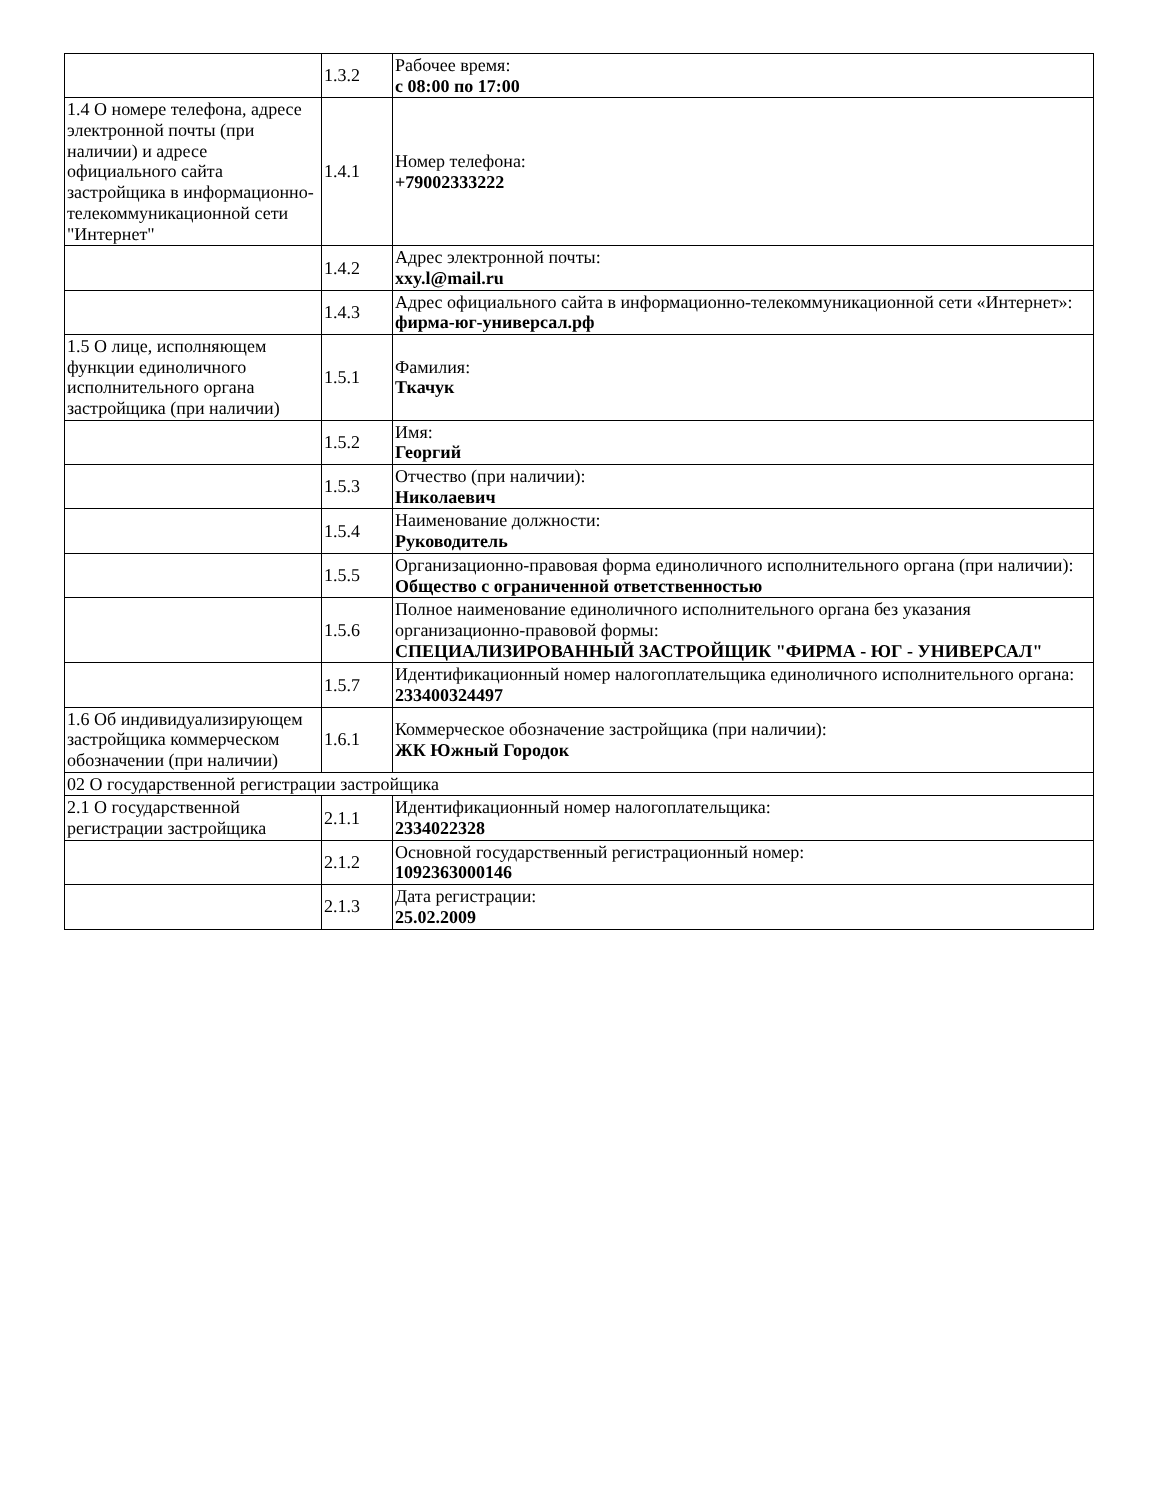| | 1.3.2 | Рабочее время: с 08:00 по 17:00 |
| 1.4 О номере телефона, адресе электронной почты (при наличии) и адресе официального сайта застройщика в информационно-телекоммуникационной сети "Интернет" | 1.4.1 | Номер телефона: +79002333222 |
| | 1.4.2 | Адрес электронной почты: xxy.l@mail.ru |
| | 1.4.3 | Адрес официального сайта в информационно-телекоммуникационной сети «Интернет»: фирма-юг-универсал.рф |
| 1.5 О лице, исполняющем функции единоличного исполнительного органа застройщика (при наличии) | 1.5.1 | Фамилия: Ткачук |
| | 1.5.2 | Имя: Георгий |
| | 1.5.3 | Отчество (при наличии): Николаевич |
| | 1.5.4 | Наименование должности: Руководитель |
| | 1.5.5 | Организационно-правовая форма единоличного исполнительного органа (при наличии): Общество с ограниченной ответственностью |
| | 1.5.6 | Полное наименование единоличного исполнительного органа без указания организационно-правовой формы: СПЕЦИАЛИЗИРОВАННЫЙ ЗАСТРОЙЩИК "ФИРМА - ЮГ - УНИВЕРСАЛ" |
| | 1.5.7 | Идентификационный номер налогоплательщика единоличного исполнительного органа: 233400324497 |
| 1.6 Об индивидуализирующем застройщика коммерческом обозначении (при наличии) | 1.6.1 | Коммерческое обозначение застройщика (при наличии): ЖК Южный Городок |
| 02 О государственной регистрации застройщика | | |
| 2.1 О государственной регистрации застройщика | 2.1.1 | Идентификационный номер налогоплательщика: 2334022328 |
| | 2.1.2 | Основной государственный регистрационный номер: 1092363000146 |
| | 2.1.3 | Дата регистрации: 25.02.2009 |